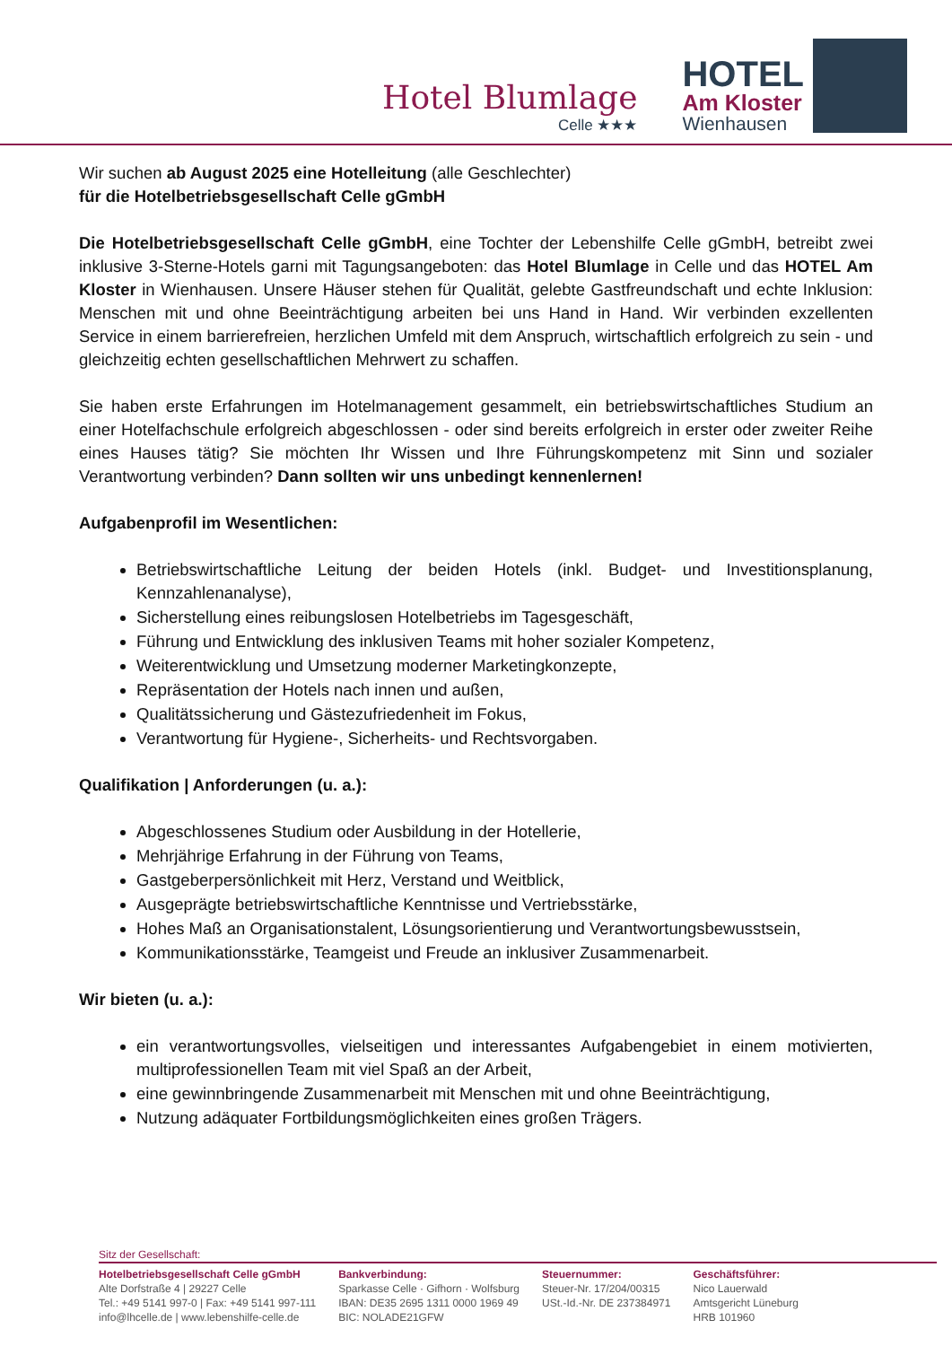Hotel Blumlage
Celle ★★★
HOTEL
Am Kloster
Wienhausen
Wir suchen ab August 2025 eine Hotelleitung (alle Geschlechter)
für die Hotelbetriebsgesellschaft Celle gGmbH
Die Hotelbetriebsgesellschaft Celle gGmbH, eine Tochter der Lebenshilfe Celle gGmbH, betreibt zwei inklusive 3-Sterne-Hotels garni mit Tagungsangeboten: das Hotel Blumlage in Celle und das HOTEL Am Kloster in Wienhausen. Unsere Häuser stehen für Qualität, gelebte Gastfreundschaft und echte Inklusion: Menschen mit und ohne Beeinträchtigung arbeiten bei uns Hand in Hand. Wir verbinden exzellenten Service in einem barrierefreien, herzlichen Umfeld mit dem Anspruch, wirtschaftlich erfolgreich zu sein - und gleichzeitig echten gesellschaftlichen Mehrwert zu schaffen.
Sie haben erste Erfahrungen im Hotelmanagement gesammelt, ein betriebswirtschaftliches Studium an einer Hotelfachschule erfolgreich abgeschlossen - oder sind bereits erfolgreich in erster oder zweiter Reihe eines Hauses tätig? Sie möchten Ihr Wissen und Ihre Führungskompetenz mit Sinn und sozialer Verantwortung verbinden? Dann sollten wir uns unbedingt kennenlernen!
Aufgabenprofil im Wesentlichen:
Betriebswirtschaftliche Leitung der beiden Hotels (inkl. Budget- und Investitionsplanung, Kennzahlenanalyse),
Sicherstellung eines reibungslosen Hotelbetriebs im Tagesgeschäft,
Führung und Entwicklung des inklusiven Teams mit hoher sozialer Kompetenz,
Weiterentwicklung und Umsetzung moderner Marketingkonzepte,
Repräsentation der Hotels nach innen und außen,
Qualitätssicherung und Gästezufriedenheit im Fokus,
Verantwortung für Hygiene-, Sicherheits- und Rechtsvorgaben.
Qualifikation | Anforderungen (u. a.):
Abgeschlossenes Studium oder Ausbildung in der Hotellerie,
Mehrjährige Erfahrung in der Führung von Teams,
Gastgeberpersönlichkeit mit Herz, Verstand und Weitblick,
Ausgeprägte betriebswirtschaftliche Kenntnisse und Vertriebsstärke,
Hohes Maß an Organisationstalent, Lösungsorientierung und Verantwortungsbewusstsein,
Kommunikationsstärke, Teamgeist und Freude an inklusiver Zusammenarbeit.
Wir bieten (u. a.):
ein verantwortungsvolles, vielseitigen und interessantes Aufgabengebiet in einem motivierten, multiprofessionellen Team mit viel Spaß an der Arbeit,
eine gewinnbringende Zusammenarbeit mit Menschen mit und ohne Beeinträchtigung,
Nutzung adäquater Fortbildungsmöglichkeiten eines großen Trägers.
Sitz der Gesellschaft:
Hotelbetriebsgesellschaft Celle gGmbH
Alte Dorfstraße 4 | 29227 Celle
Tel.: +49 5141 997-0 | Fax: +49 5141 997-111
info@lhcelle.de | www.lebenshilfe-celle.de
Bankverbindung:
Sparkasse Celle · Gifhorn · Wolfsburg
IBAN: DE35 2695 1311 0000 1969 49
BIC: NOLADE21GFW
Steuernummer:
Steuer-Nr. 17/204/00315
USt.-Id.-Nr. DE 237384971
Geschäftsführer:
Nico Lauerwald
Amtsgericht Lüneburg
HRB 101960